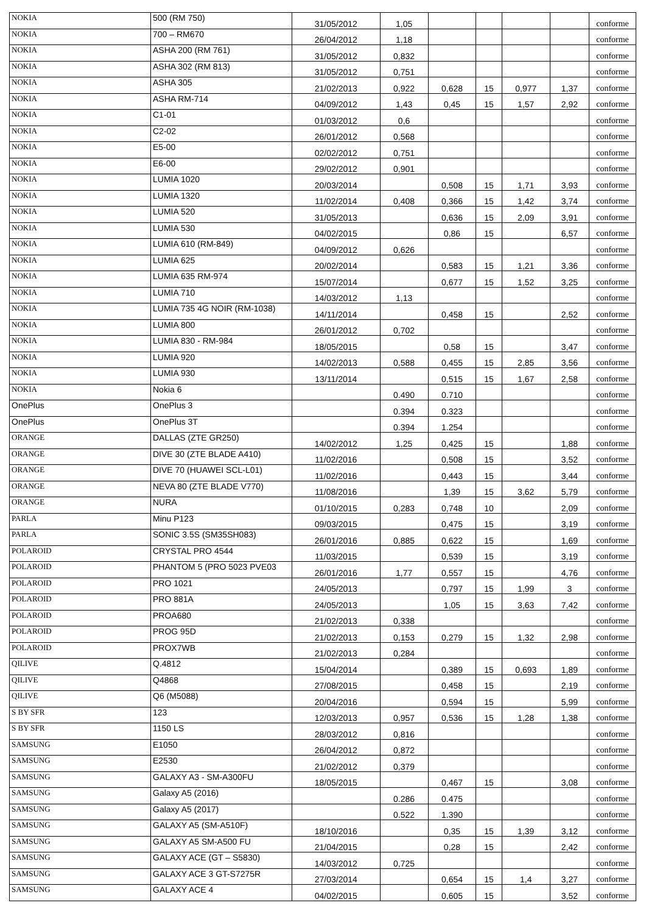| NOKIA | 500 (RM 750) | 31/05/2012 | 1,05 | | | | | conforme |
| NOKIA | 700 – RM670 | 26/04/2012 | 1,18 | | | | | conforme |
| NOKIA | ASHA 200 (RM 761) | 31/05/2012 | 0,832 | | | | | conforme |
| NOKIA | ASHA 302 (RM 813) | 31/05/2012 | 0,751 | | | | | conforme |
| NOKIA | ASHA 305 | 21/02/2013 | 0,922 | 0,628 | 15 | 0,977 | 1,37 | conforme |
| NOKIA | ASHA RM-714 | 04/09/2012 | 1,43 | 0,45 | 15 | 1,57 | 2,92 | conforme |
| NOKIA | C1-01 | 01/03/2012 | 0,6 | | | | | conforme |
| NOKIA | C2-02 | 26/01/2012 | 0,568 | | | | | conforme |
| NOKIA | E5-00 | 02/02/2012 | 0,751 | | | | | conforme |
| NOKIA | E6-00 | 29/02/2012 | 0,901 | | | | | conforme |
| NOKIA | LUMIA 1020 | 20/03/2014 | | 0,508 | 15 | 1,71 | 3,93 | conforme |
| NOKIA | LUMIA 1320 | 11/02/2014 | 0,408 | 0,366 | 15 | 1,42 | 3,74 | conforme |
| NOKIA | LUMIA 520 | 31/05/2013 | | 0,636 | 15 | 2,09 | 3,91 | conforme |
| NOKIA | LUMIA 530 | 04/02/2015 | | 0,86 | 15 | | 6,57 | conforme |
| NOKIA | LUMIA 610 (RM-849) | 04/09/2012 | 0,626 | | | | | conforme |
| NOKIA | LUMIA 625 | 20/02/2014 | | 0,583 | 15 | 1,21 | 3,36 | conforme |
| NOKIA | LUMIA 635 RM-974 | 15/07/2014 | | 0,677 | 15 | 1,52 | 3,25 | conforme |
| NOKIA | LUMIA 710 | 14/03/2012 | 1,13 | | | | | conforme |
| NOKIA | LUMIA 735 4G NOIR (RM-1038) | 14/11/2014 | | 0,458 | 15 | | 2,52 | conforme |
| NOKIA | LUMIA 800 | 26/01/2012 | 0,702 | | | | | conforme |
| NOKIA | LUMIA 830 - RM-984 | 18/05/2015 | | 0,58 | 15 | | 3,47 | conforme |
| NOKIA | LUMIA 920 | 14/02/2013 | 0,588 | 0,455 | 15 | 2,85 | 3,56 | conforme |
| NOKIA | LUMIA 930 | 13/11/2014 | | 0,515 | 15 | 1,67 | 2,58 | conforme |
| NOKIA | Nokia 6 | | 0.490 | 0.710 | | | | conforme |
| OnePlus | OnePlus 3 | | 0.394 | 0.323 | | | | conforme |
| OnePlus | OnePlus 3T | | 0.394 | 1.254 | | | | conforme |
| ORANGE | DALLAS (ZTE GR250) | 14/02/2012 | 1,25 | 0,425 | 15 | | 1,88 | conforme |
| ORANGE | DIVE 30 (ZTE BLADE A410) | 11/02/2016 | | 0,508 | 15 | | 3,52 | conforme |
| ORANGE | DIVE 70 (HUAWEI SCL-L01) | 11/02/2016 | | 0,443 | 15 | | 3,44 | conforme |
| ORANGE | NEVA 80 (ZTE BLADE V770) | 11/08/2016 | | 1,39 | 15 | 3,62 | 5,79 | conforme |
| ORANGE | NURA | 01/10/2015 | 0,283 | 0,748 | 10 | | 2,09 | conforme |
| PARLA | Minu P123 | 09/03/2015 | | 0,475 | 15 | | 3,19 | conforme |
| PARLA | SONIC 3.5S (SM35SH083) | 26/01/2016 | 0,885 | 0,622 | 15 | | 1,69 | conforme |
| POLAROID | CRYSTAL PRO 4544 | 11/03/2015 | | 0,539 | 15 | | 3,19 | conforme |
| POLAROID | PHANTOM 5 (PRO 5023 PVE03 | 26/01/2016 | 1,77 | 0,557 | 15 | | 4,76 | conforme |
| POLAROID | PRO 1021 | 24/05/2013 | | 0,797 | 15 | 1,99 | 3 | conforme |
| POLAROID | PRO 881A | 24/05/2013 | | 1,05 | 15 | 3,63 | 7,42 | conforme |
| POLAROID | PROA680 | 21/02/2013 | 0,338 | | | | | conforme |
| POLAROID | PROG 95D | 21/02/2013 | 0,153 | 0,279 | 15 | 1,32 | 2,98 | conforme |
| POLAROID | PROX7WB | 21/02/2013 | 0,284 | | | | | conforme |
| QILIVE | Q.4812 | 15/04/2014 | | 0,389 | 15 | 0,693 | 1,89 | conforme |
| QILIVE | Q4868 | 27/08/2015 | | 0,458 | 15 | | 2,19 | conforme |
| QILIVE | Q6 (M5088) | 20/04/2016 | | 0,594 | 15 | | 5,99 | conforme |
| S BY SFR | 123 | 12/03/2013 | 0,957 | 0,536 | 15 | 1,28 | 1,38 | conforme |
| S BY SFR | 1150 LS | 28/03/2012 | 0,816 | | | | | conforme |
| SAMSUNG | E1050 | 26/04/2012 | 0,872 | | | | | conforme |
| SAMSUNG | E2530 | 21/02/2012 | 0,379 | | | | | conforme |
| SAMSUNG | GALAXY A3 - SM-A300FU | 18/05/2015 | | 0,467 | 15 | | 3,08 | conforme |
| SAMSUNG | Galaxy A5 (2016) | | 0.286 | 0.475 | | | | conforme |
| SAMSUNG | Galaxy A5 (2017) | | 0.522 | 1.390 | | | | conforme |
| SAMSUNG | GALAXY A5 (SM-A510F) | 18/10/2016 | | 0,35 | 15 | 1,39 | 3,12 | conforme |
| SAMSUNG | GALAXY A5 SM-A500 FU | 21/04/2015 | | 0,28 | 15 | | 2,42 | conforme |
| SAMSUNG | GALAXY ACE (GT – S5830) | 14/03/2012 | 0,725 | | | | | conforme |
| SAMSUNG | GALAXY ACE 3 GT-S7275R | 27/03/2014 | | 0,654 | 15 | 1,4 | 3,27 | conforme |
| SAMSUNG | GALAXY ACE 4 | 04/02/2015 | | 0,605 | 15 | | 3,52 | conforme |